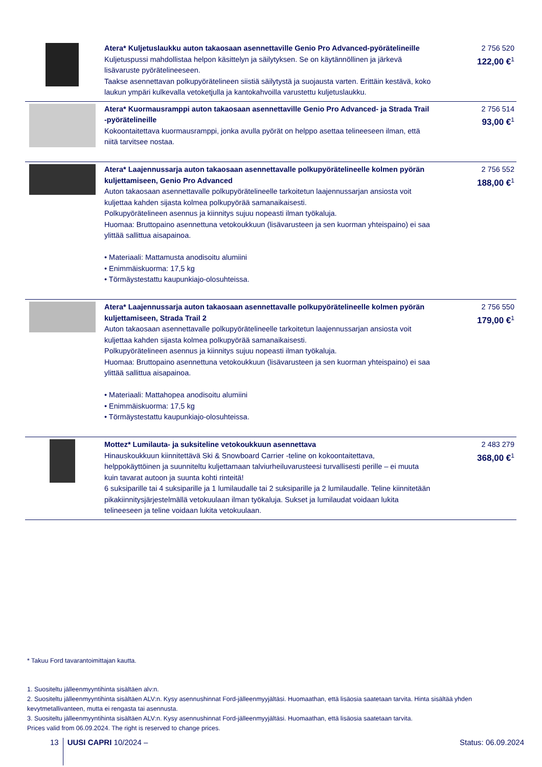| | Atera* Kuljetuslaukku auton takaosaan asennettaville Genio Pro Advanced-pyörätelineille Kuljetuspussi mahdollistaa helpon käsittelyn ja säilytyksen. Se on käytännöllinen ja järkevä lisävaruste pyörätelineeseen. Taakse asennettavan polkupyörätelineen siistiä säilytystä ja suojausta varten. Erittäin kestävä, koko laukun ympäri kulkevalla vetoketjulla ja kantokahvoilla varustettu kuljetuslaukku. | 2 756 520 122,00 €<sup>1</sup> |
| | Atera* Kuormausramppi auton takaosaan asennettaville Genio Pro Advanced- ja Strada Trail -pyörätelineille Kokoontaitettava kuormausramppi, jonka avulla pyörät on helppo asettaa telineeseen ilman, että niitä tarvitsee nostaa. | 2 756 514 93,00 €<sup>1</sup> |
| | Atera* Laajennussarja auton takaosaan asennettavalle polkupyörätelineelle kolmen pyörän kuljettamiseen, Genio Pro Advanced Auton takaosaan asennettavalle polkupyörätelineelle tarkoitetun laajennussarjan ansiosta voit kuljettaa kahden sijasta kolmea polkupyörää samanaikaisesti. Polkupyörätelineen asennus ja kiinnitys sujuu nopeasti ilman työkaluja. Huomaa: Bruttopaino asennettuna vetokoukkuun (lisävarusteen ja sen kuorman yhteispaino) ei saa ylittää sallittua aisapainoa. • Materiaali: Mattamusta anodisoitu alumiini • Enimmäiskuorma: 17,5 kg • Törmäystestattu kaupunkiajo-olosuhteissa. | 2 756 552 188,00 €<sup>1</sup> |
| | Atera* Laajennussarja auton takaosaan asennettavalle polkupyörätelineelle kolmen pyörän kuljettamiseen, Strada Trail 2 Auton takaosaan asennettavalle polkupyörätelineelle tarkoitetun laajennussarjan ansiosta voit kuljettaa kahden sijasta kolmea polkupyörää samanaikaisesti. Polkupyörätelineen asennus ja kiinnitys sujuu nopeasti ilman työkaluja. Huomaa: Bruttopaino asennettuna vetokoukkuun (lisävarusteen ja sen kuorman yhteispaino) ei saa ylittää sallittua aisapainoa. • Materiaali: Mattahopea anodisoitu alumiini • Enimmäiskuorma: 17,5 kg • Törmäystestattu kaupunkiajo-olosuhteissa. | 2 756 550 179,00 €<sup>1</sup> |
| | Mottez* Lumilauta- ja suksiteline vetokoukkuun asennettava Hinauskoukkuun kiinnitettävä Ski & Snowboard Carrier -teline on kokoontaitettava, helppokäyttöinen ja suunniteltu kuljettamaan talviurheiluvarusteesi turvallisesti perille – ei muuta kuin tavarat autoon ja suunta kohti rinteitä! 6 suksiparille tai 4 suksiparille ja 1 lumilaudalle tai 2 suksiparille ja 2 lumilaudalle. Teline kiinnitetään pikakiinnitysjärjestelmällä vetokuulaan ilman työkaluja. Sukset ja lumilaudat voidaan lukita telineeseen ja teline voidaan lukita vetokuulaan. | 2 483 279 368,00 €<sup>1</sup> |
* Takuu Ford tavarantoimittajan kautta.
1. Suositeltu jälleenmyyntihinta sisältäen alv:n.
2. Suositeltu jälleenmyyntihinta sisältäen ALV:n. Kysy asennushinnat Ford-jälleenmyyjältäsi. Huomaathan, että lisäosia saatetaan tarvita. Hinta sisältää yhden kevytmetallivanteen, mutta ei rengasta tai asennusta.
3. Suositeltu jälleenmyyntihinta sisältäen ALV:n. Kysy asennushinnat Ford-jälleenmyyjältäsi. Huomaathan, että lisäosia saatetaan tarvita.
Prices valid from 06.09.2024. The right is reserved to change prices.
13 UUSI CAPRI 10/2024 – Status: 06.09.2024